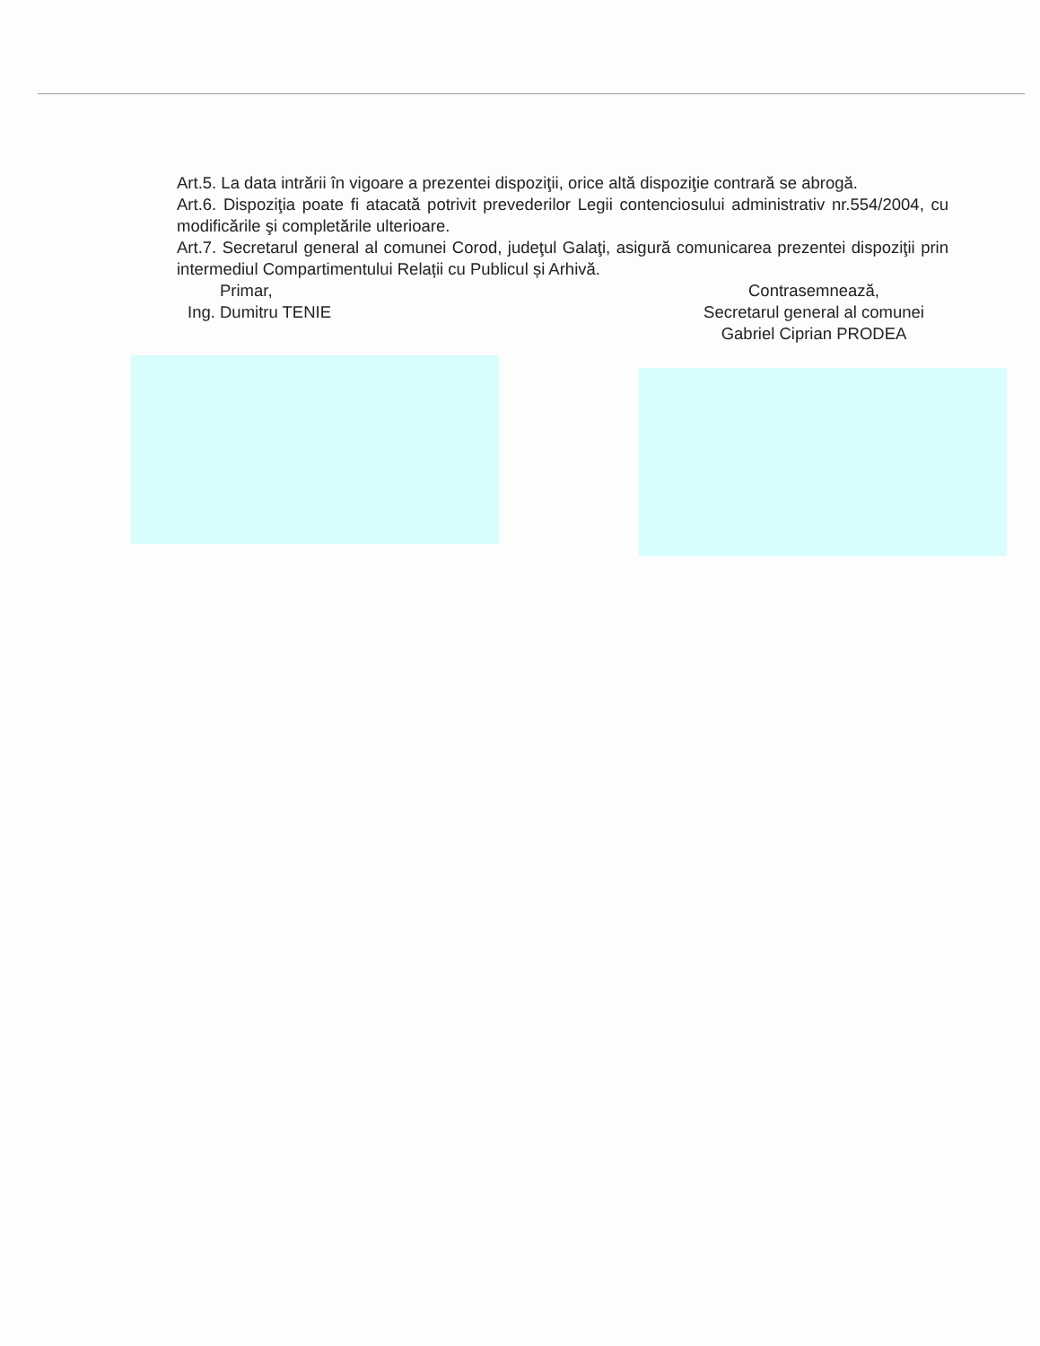Art.5. La data intrării în vigoare a prezentei dispoziţii, orice altă dispoziţie contrară se abrogă.
Art.6. Dispoziţia poate fi atacată potrivit prevederilor Legii contenciosului administrativ nr.554/2004, cu modificările şi completările ulterioare.
Art.7. Secretarul general al comunei Corod, judeţul Galaţi, asigură comunicarea prezentei dispoziţii prin intermediul Compartimentului Relații cu Publicul și Arhivă.
Primar,
Ing. Dumitru TENIE
Contrasemnează,
Secretarul general al comunei
Gabriel Ciprian PRODEA